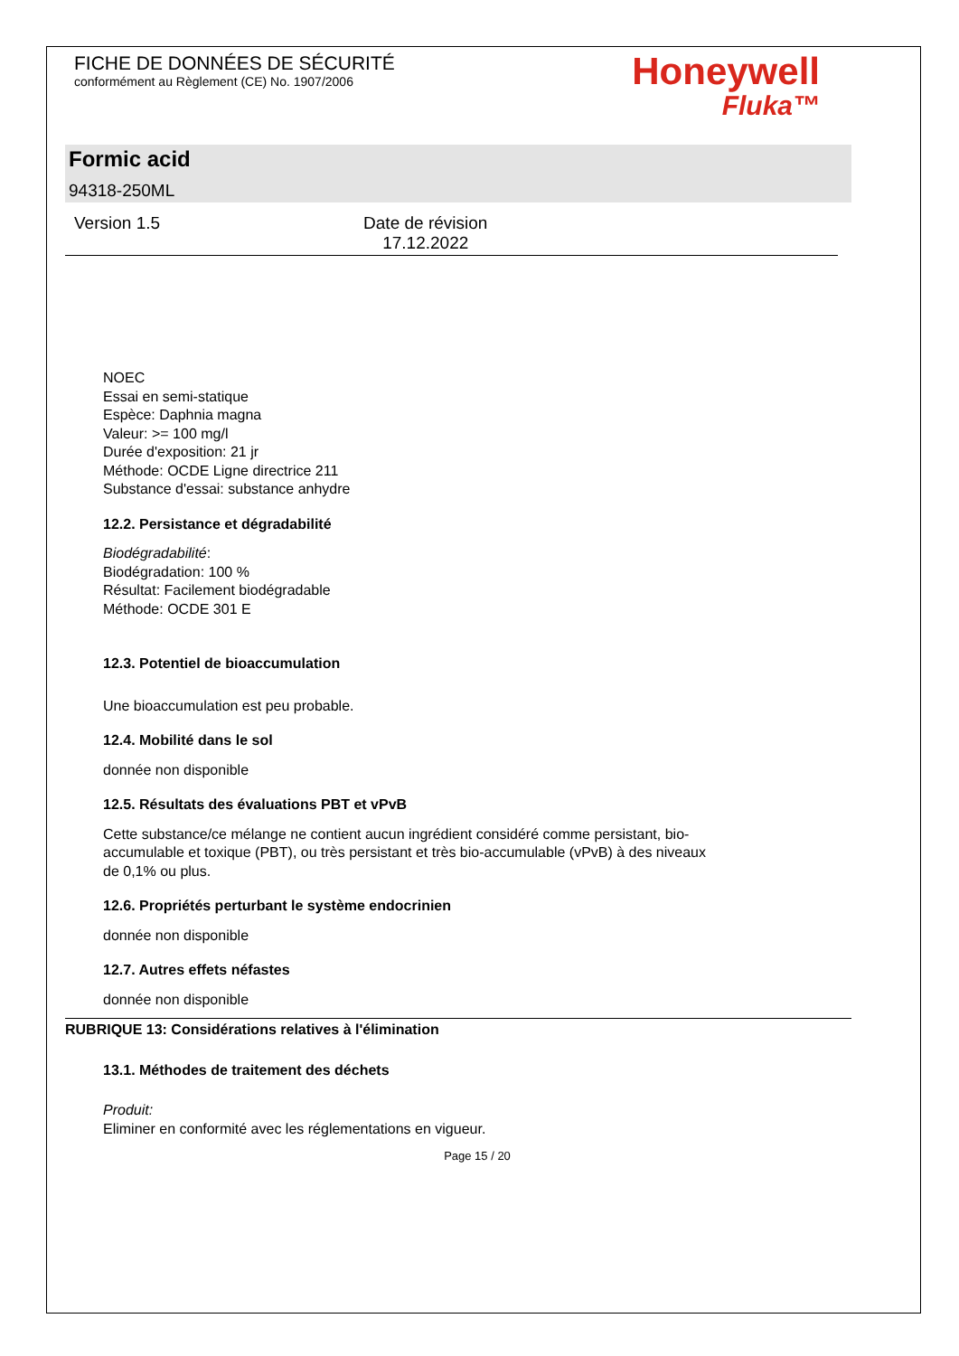FICHE DE DONNÉES DE SÉCURITÉ
conformément au Règlement (CE) No. 1907/2006
Honeywell
Fluka™
Formic acid
94318-250ML
Version 1.5 Date de révision
17.12.2022
NOEC
Essai en semi-statique
Espèce: Daphnia magna
Valeur: >= 100 mg/l
Durée d'exposition: 21 jr
Méthode: OCDE Ligne directrice 211
Substance d'essai: substance anhydre
12.2. Persistance et dégradabilité
Biodégradabilité:
Biodégradation: 100 %
Résultat: Facilement biodégradable
Méthode: OCDE 301 E
12.3. Potentiel de bioaccumulation
Une bioaccumulation est peu probable.
12.4. Mobilité dans le sol
donnée non disponible
12.5. Résultats des évaluations PBT et vPvB
Cette substance/ce mélange ne contient aucun ingrédient considéré comme persistant, bio-
accumulable et toxique (PBT), ou très persistant et très bio-accumulable (vPvB) à des niveaux
de 0,1% ou plus.
12.6. Propriétés perturbant le système endocrinien
donnée non disponible
12.7. Autres effets néfastes
donnée non disponible
RUBRIQUE 13: Considérations relatives à l'élimination
13.1. Méthodes de traitement des déchets
Produit:
Eliminer en conformité avec les réglementations en vigueur.
Page 15 / 20